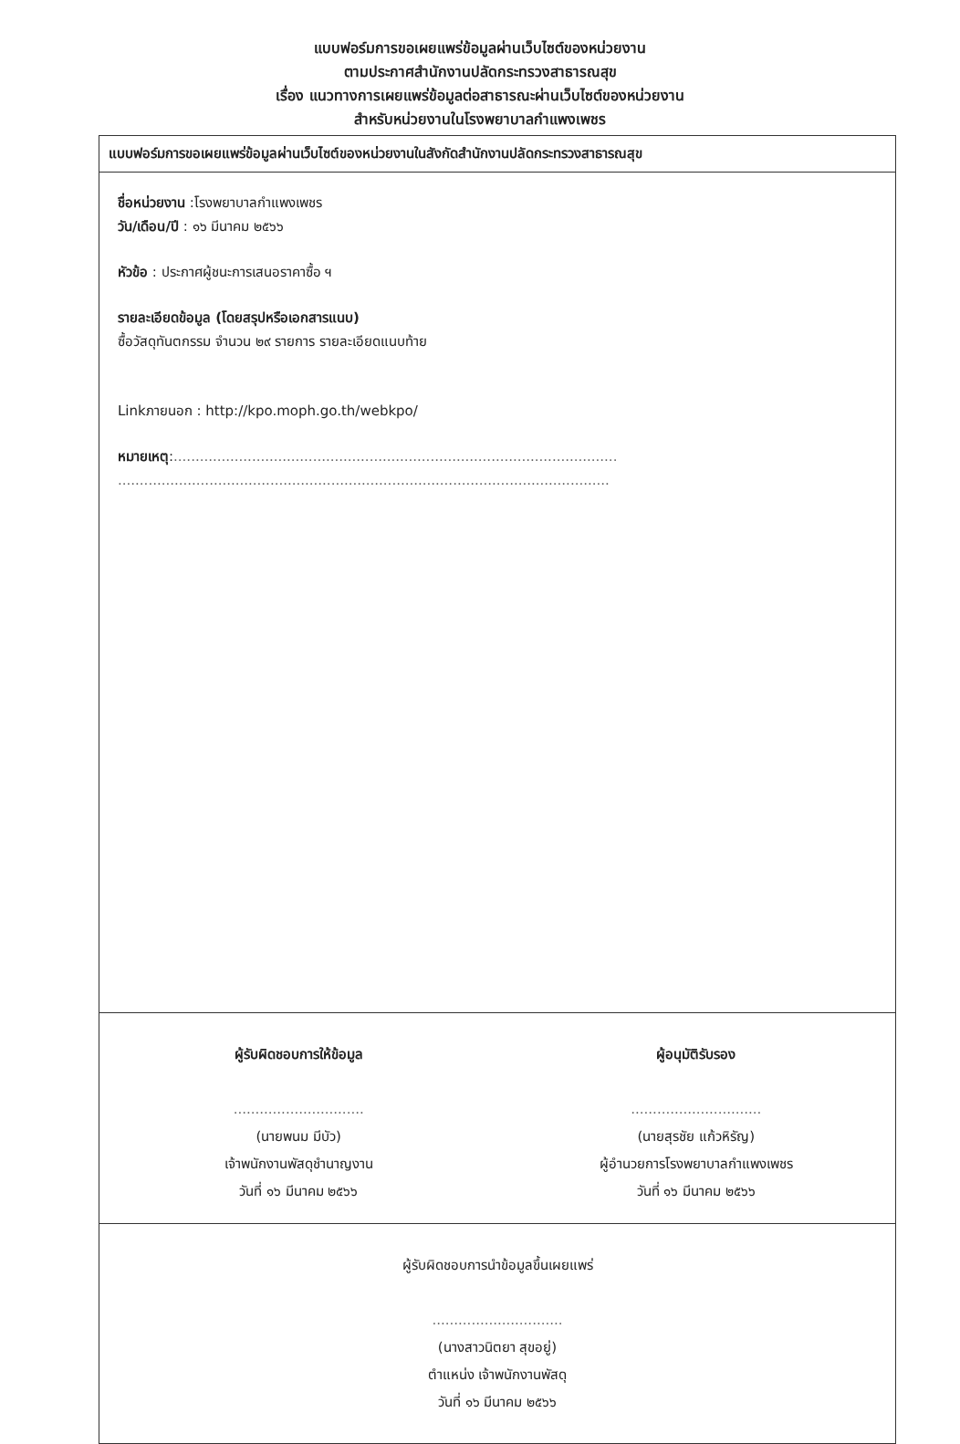แบบฟอร์มการขอเผยแพร่ข้อมูลผ่านเว็บไซต์ของหน่วยงาน
ตามประกาศสำนักงานปลัดกระทรวงสาธารณสุข
เรื่อง แนวทางการเผยแพร่ข้อมูลต่อสาธารณะผ่านเว็บไซต์ของหน่วยงาน
สำหรับหน่วยงานในโรงพยาบาลกำแพงเพชร
แบบฟอร์มการขอเผยแพร่ข้อมูลผ่านเว็บไซต์ของหน่วยงานในสังกัดสำนักงานปลัดกระทรวงสาธารณสุข
ชื่อหน่วยงาน :โรงพยาบาลกำแพงเพชร
วัน/เดือน/ปี : ๑๖ มีนาคม ๒๕๖๖
หัวข้อ : ประกาศผู้ชนะการเสนอราคาซื้อ ฯ
รายละเอียดข้อมูล (โดยสรุปหรือเอกสารแนบ)
ซื้อวัสดุทันตกรรม จำนวน ๒๙ รายการ รายละเอียดแนบท้าย
Linkภายนอก : http://kpo.moph.go.th/webkpo/
หมายเหตุ:......................................................................................................
.................................................................................................................
ผู้รับผิดชอบการให้ข้อมูล
..............................
(นายพนม มีบัว)
เจ้าพนักงานพัสดุชำนาญงาน
วันที่ ๑๖ มีนาคม ๒๕๖๖
ผู้อนุมัติรับรอง
..............................
(นายสุรชัย แก้วหิรัญ)
ผู้อำนวยการโรงพยาบาลกำแพงเพชร
วันที่ ๑๖ มีนาคม ๒๕๖๖
ผู้รับผิดชอบการนำข้อมูลขึ้นเผยแพร่
..............................
(นางสาวนิตยา สุขอยู่)
ตำแหน่ง เจ้าพนักงานพัสดุ
วันที่ ๑๖ มีนาคม ๒๕๖๖